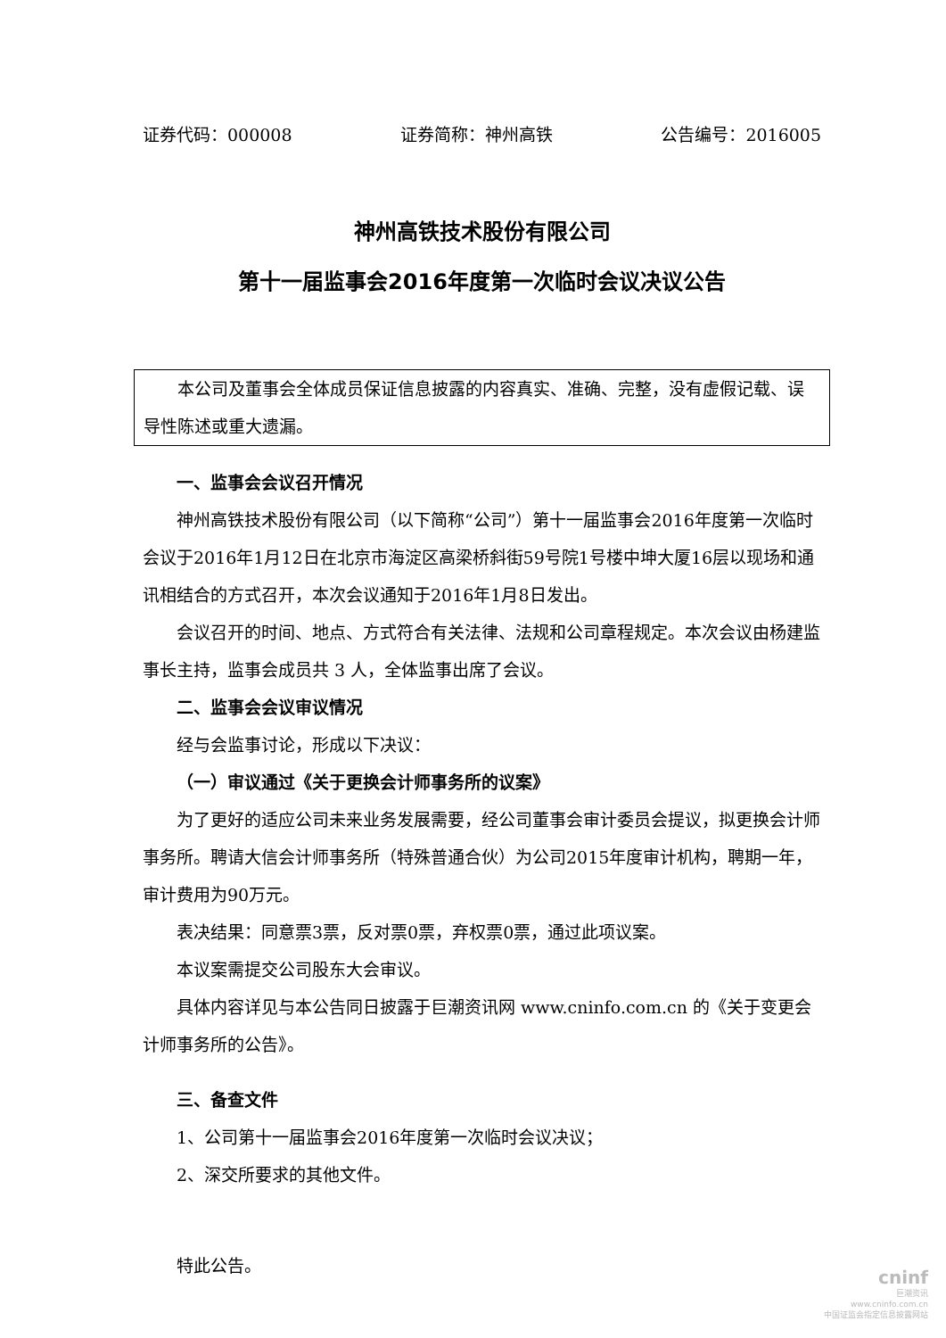证券代码：000008 证券简称：神州高铁 公告编号：2016005
神州高铁技术股份有限公司
第十一届监事会2016年度第一次临时会议决议公告
本公司及董事会全体成员保证信息披露的内容真实、准确、完整，没有虚假记载、误导性陈述或重大遗漏。
一、监事会会议召开情况
神州高铁技术股份有限公司（以下简称“公司”）第十一届监事会2016年度第一次临时会议于2016年1月12日在北京市海淀区高梁桥斜街59号院1号楼中坤大厦16层以现场和通讯相结合的方式召开，本次会议通知于2016年1月8日发出。
会议召开的时间、地点、方式符合有关法律、法规和公司章程规定。本次会议由杨建监事长主持，监事会成员共 3 人，全体监事出席了会议。
二、监事会会议审议情况
经与会监事讨论，形成以下决议：
（一）审议通过《关于更换会计师事务所的议案》
为了更好的适应公司未来业务发展需要，经公司董事会审计委员会提议，拟更换会计师事务所。聘请大信会计师事务所（特殊普通合伙）为公司2015年度审计机构，聘期一年，审计费用为90万元。
表决结果：同意票3票，反对票0票，弃权票0票，通过此项议案。
本议案需提交公司股东大会审议。
具体内容详见与本公告同日披露于巨潮资讯网 www.cninfo.com.cn 的《关于变更会计师事务所的公告》。
三、备查文件
1、公司第十一届监事会2016年度第一次临时会议决议；
2、深交所要求的其他文件。
特此公告。
cninf
巨潮资讯
www.cninfo.com.cn
中国证监会指定信息披露网站